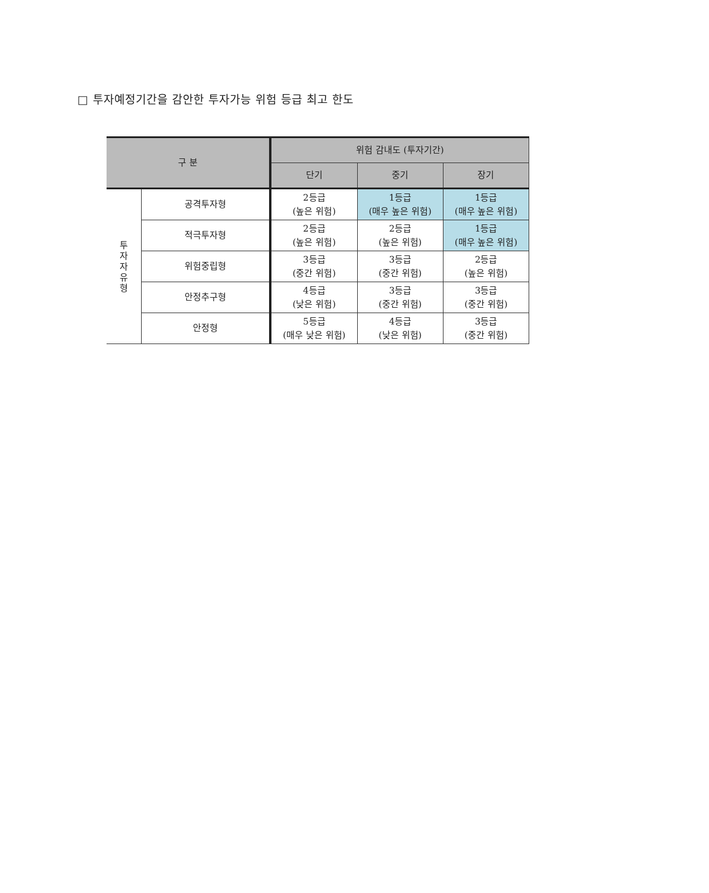□ 투자예정기간을 감안한 투자가능 위험 등급 최고 한도
| 구 분 | | 위험 감내도 (투자기간) | | |
| --- | --- | --- | --- | --- |
| | | 단기 | 중기 | 장기 |
| 투 자 자 유 형 | 공격투자형 | 2등급 (높은 위험) | 1등급 (매우 높은 위험) | 1등급 (매우 높은 위험) |
| | 적극투자형 | 2등급 (높은 위험) | 2등급 (높은 위험) | 1등급 (매우 높은 위험) |
| | 위험중립형 | 3등급 (중간 위험) | 3등급 (중간 위험) | 2등급 (높은 위험) |
| | 안정추구형 | 4등급 (낮은 위험) | 3등급 (중간 위험) | 3등급 (중간 위험) |
| | 안정형 | 5등급 (매우 낮은 위험) | 4등급 (낮은 위험) | 3등급 (중간 위험) |